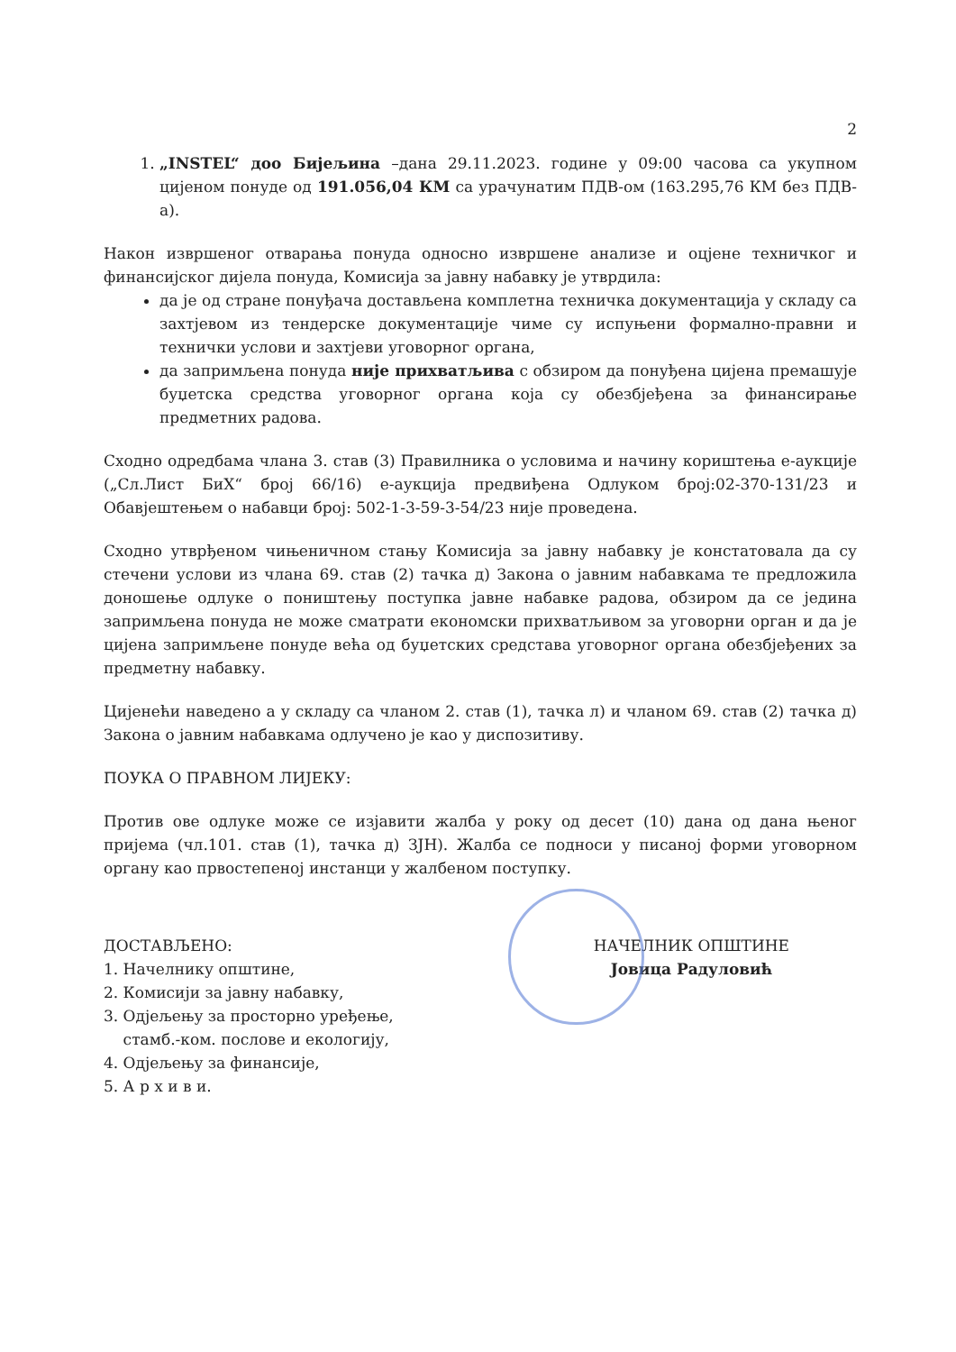2
1. „INSTEL“ доо Бијељина –дана 29.11.2023. године у 09:00 часова са укупном цијеном понуде од 191.056,04 КМ са урачунатим ПДВ-ом (163.295,76 КМ без ПДВ-а).
Након извршеног отварања понуда односно извршене анализе и оцјене техничког и финансијског дијела понуда, Комисија за јавну набавку је утврдила:
да је од стране понуђача достављена комплетна техничка документација у складу са захтјевом из тендерске документације чиме су испуњени формално-правни и технички услови и захтјеви уговорног органа,
да запримљена понуда није прихватљива с обзиром да понуђена цијена премашује буџетска средства уговорног органа која су обезбјеђена за финансирање предметних радова.
Сходно одредбама члана 3. став (3) Правилника о условима и начину кориштења е-аукције („Сл.Лист БиХ“ број 66/16) е-аукција предвиђена Одлуком број:02-370-131/23 и Обавјештењем о набавци број: 502-1-3-59-3-54/23 није проведена.
Сходно утврђеном чињеничном стању Комисија за јавну набавку је констатовала да су стечени услови из члана 69. став (2) тачка д) Закона о јавним набавкама те предложила доношење одлуке о поништењу поступка јавне набавке радова, обзиром да се једина запримљена понуда не може сматрати економски прихватљивом за уговорни орган и да је цијена запримљене понуде већа од буџетских средстава уговорног органа обезбјеђених за предметну набавку.
Цијенећи наведено а у складу са чланом 2. став (1), тачка л) и чланом 69. став (2) тачка д) Закона о јавним набавкама одлучено је као у диспозитиву.
ПОУКА О ПРАВНОМ ЛИЈЕКУ:
Против ове одлуке може се изјавити жалба у року од десет (10) дана од дана њеног пријема (чл.101. став (1), тачка д) ЗЈН). Жалба се подноси у писаној форми уговорном органу као првостепеној инстанци у жалбеном поступку.
ДОСТАВЉЕНО:
1. Начелнику општине,
2. Комисији за јавну набавку,
3. Одјељењу за просторно уређење,
стамб.-ком. послове и екологију,
4. Одјељењу за финансије,
5. А р х и в и.
НАЧЕЛНИК ОПШТИНЕ
Јовица Радуловић